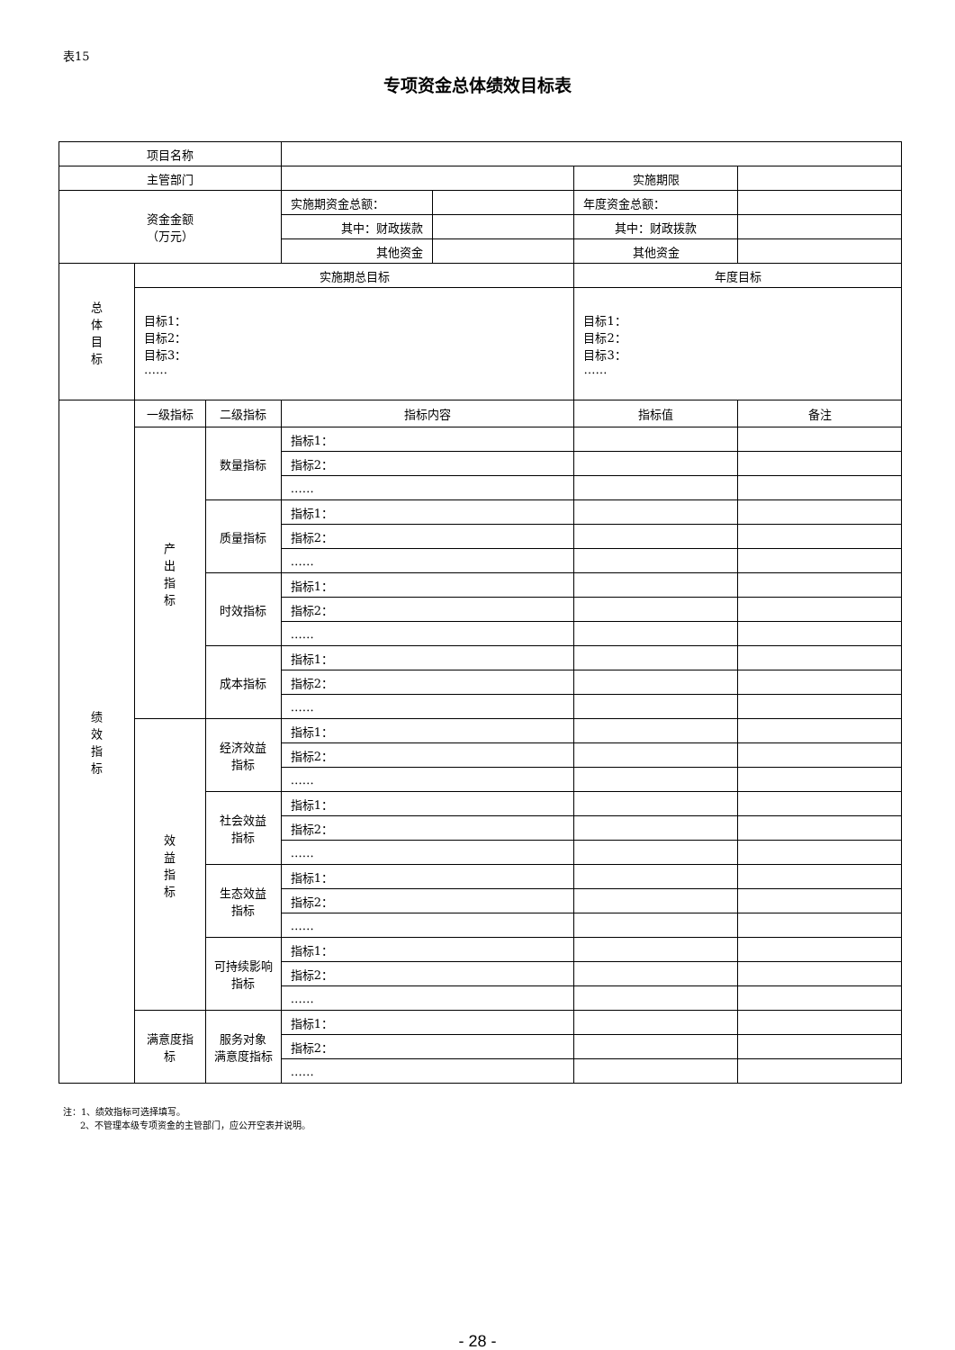表15
专项资金总体绩效目标表
| 项目名称 | | | | | | |
| 主管部门 | | | | | 实施期限 | |
| 资金金额 （万元） | | | 实施期资金总额： | | 年度资金总额： | |
| | | | 其中：财政拨款 | | 其中：财政拨款 | |
| | | | 其他资金 | | 其他资金 | |
| 总 体 目 标 | 实施期总目标 | | | | 年度目标 | |
| | 目标1： 目标2： 目标3： …… | | | | 目标1： 目标2： 目标3： …… | |
| 绩 效 指 标 | 一级指标 | 二级指标 | 指标内容 | | 指标值 | 备注 |
| | 产 出 指 标 | 数量指标 | 指标1： | | | |
| | | | 指标2： | | | |
| | | | …… | | | |
| | | 质量指标 | 指标1： | | | |
| | | | 指标2： | | | |
| | | | …… | | | |
| | | 时效指标 | 指标1： | | | |
| | | | 指标2： | | | |
| | | | …… | | | |
| | | 成本指标 | 指标1： | | | |
| | | | 指标2： | | | |
| | | | …… | | | |
| | 效 益 指 标 | 经济效益 指标 | 指标1： | | | |
| | | | 指标2： | | | |
| | | | …… | | | |
| | | 社会效益 指标 | 指标1： | | | |
| | | | 指标2： | | | |
| | | | …… | | | |
| | | 生态效益 指标 | 指标1： | | | |
| | | | 指标2： | | | |
| | | | …… | | | |
| | | 可持续影响 指标 | 指标1： | | | |
| | | | 指标2： | | | |
| | | | …… | | | |
| | 满意度指 标 | 服务对象 满意度指标 | 指标1： | | | |
| | | | 指标2： | | | |
| | | | …… | | | |
注：1、绩效指标可选择填写。
2、不管理本级专项资金的主管部门，应公开空表并说明。
- 28 -